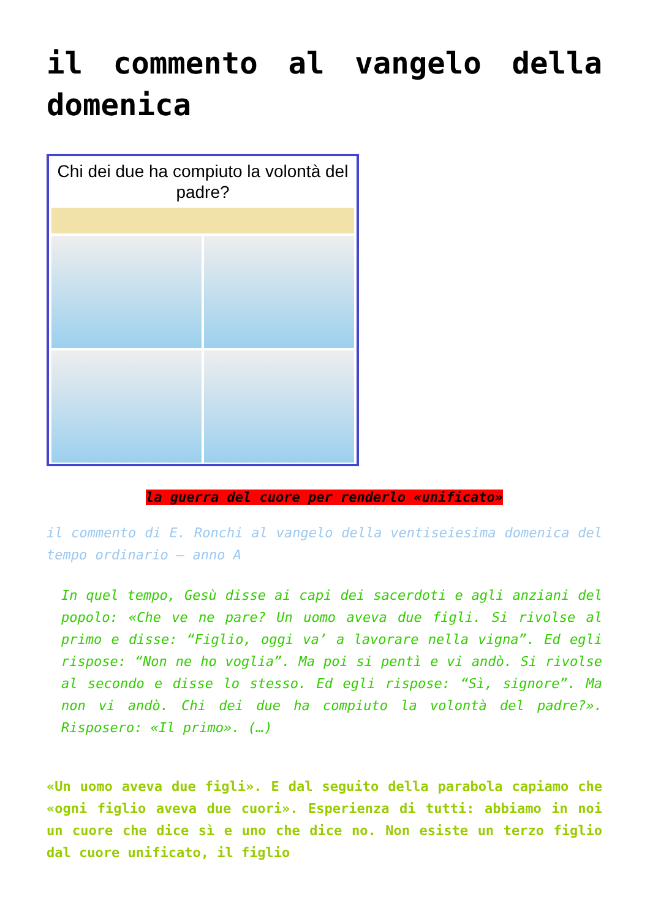il commento al vangelo della domenica
Chi dei due ha compiuto la volontà del padre?
la guerra del cuore per renderlo «unificato»
il commento di E. Ronchi al vangelo della ventiseiesima domenica del tempo ordinario – anno A
In quel tempo, Gesù disse ai capi dei sacerdoti e agli anziani del popolo: «Che ve ne pare? Un uomo aveva due figli. Si rivolse al primo e disse: “Figlio, oggi va’ a lavorare nella vigna”. Ed egli rispose: “Non ne ho voglia”. Ma poi si pentì e vi andò. Si rivolse al secondo e disse lo stesso. Ed egli rispose: “Sì, signore”. Ma non vi andò. Chi dei due ha compiuto la volontà del padre?». Risposero: «Il primo». (…)
«Un uomo aveva due figli». E dal seguito della parabola capiamo che «ogni figlio aveva due cuori». Esperienza di tutti: abbiamo in noi un cuore che dice sì e uno che dice no. Non esiste un terzo figlio dal cuore unificato, il figlio